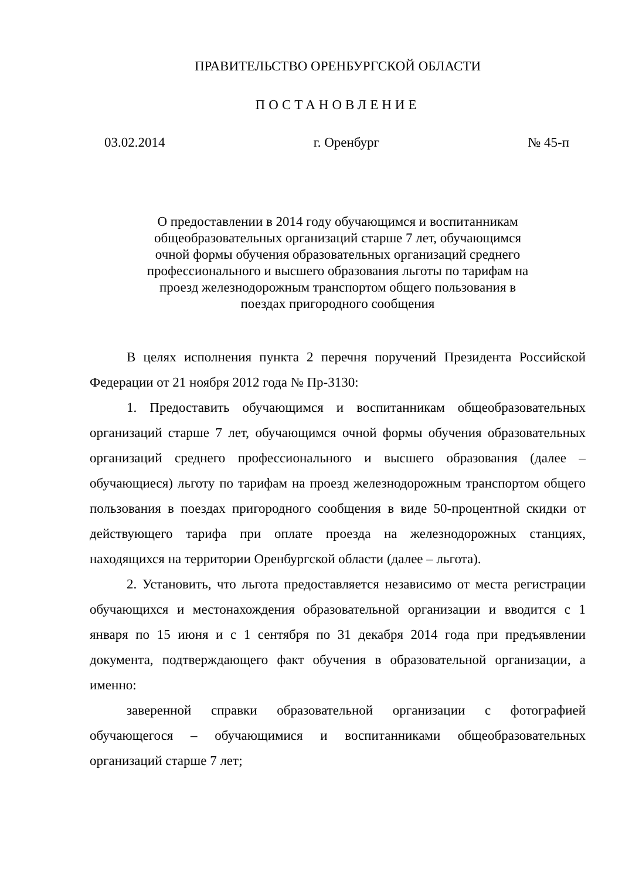ПРАВИТЕЛЬСТВО ОРЕНБУРГСКОЙ ОБЛАСТИ
ПОСТАНОВЛЕНИЕ
03.02.2014 г. Оренбург № 45-п
О предоставлении в 2014 году обучающимся и воспитанникам общеобразовательных организаций старше 7 лет, обучающимся очной формы обучения образовательных организаций среднего профессионального и высшего образования льготы по тарифам на проезд железнодорожным транспортом общего пользования в поездах пригородного сообщения
В целях исполнения пункта 2 перечня поручений Президента Российской Федерации от 21 ноября 2012 года № Пр-3130:
1. Предоставить обучающимся и воспитанникам общеобразовательных организаций старше 7 лет, обучающимся очной формы обучения образовательных организаций среднего профессионального и высшего образования (далее – обучающиеся) льготу по тарифам на проезд железнодорожным транспортом общего пользования в поездах пригородного сообщения в виде 50-процентной скидки от действующего тарифа при оплате проезда на железнодорожных станциях, находящихся на территории Оренбургской области (далее – льгота).
2. Установить, что льгота предоставляется независимо от места регистрации обучающихся и местонахождения образовательной организации и вводится с 1 января по 15 июня и с 1 сентября по 31 декабря 2014 года при предъявлении документа, подтверждающего факт обучения в образовательной организации, а именно:
заверенной справки образовательной организации с фотографией обучающегося – обучающимися и воспитанниками общеобразовательных организаций старше 7 лет;